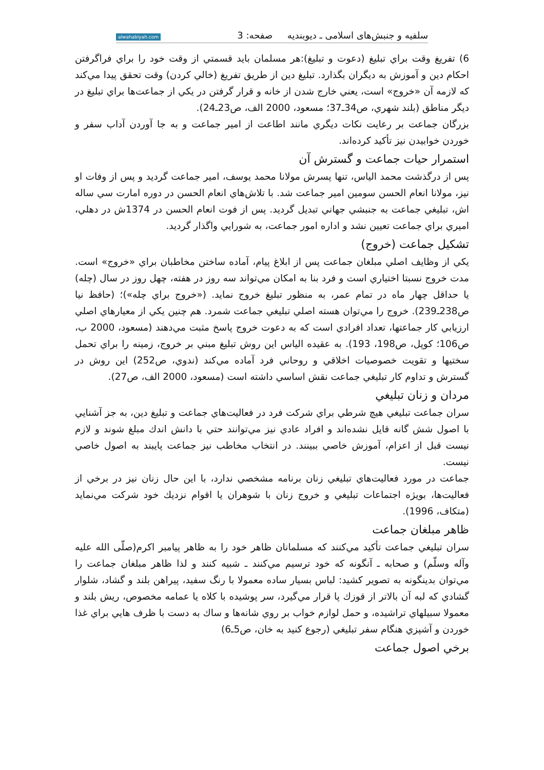سلفیه و جنبش‌های اسلامی ـ دیوبندیه صفحه: 3 alwahabiyah.com
6) تفريغ وقت براي تبليغ (دعوت و تبليغ):هر مسلمان بايد قسمتي از وقت خود را براي فراگرفتن احكام دين و آموزش به ديگران بگذارد. تبليغ دين از طريق تفريغ (خالي كردن) وقت تحقق پيدا مي‌كند كه لازمه آن «خروج» است، يعني خارج شدن از خانه و قرار گرفتن در يكي از جماعت‌ها براي تبليغ در ديگر مناطق (بلند شهري، ص34ـ37؛ مسعود، 2000 الف، ص23ـ24).
بزرگان جماعت بر رعايت نكات ديگري مانند اطاعت از امير جماعت و به جا آوردن آداب سفر و خوردن خوابيدن نيز تأكيد كرده‌اند.
استمرار حيات جماعت و گسترش آن
پس از درگذشت محمد الياس، تنها پسرش مولانا محمد يوسف، امير جماعت گرديد و پس از وفات او نيز، مولانا انعام الحسن سومين امير جماعت شد. با تلاش‌هاي انعام الحسن در دوره امارت سي ساله اش، تبليغي جماعت به جنبشي جهاني تبديل گرديد. پس از فوت انعام الحسن در 1374ش در دهلي، اميري براي جماعت تعيين نشد و اداره امور جماعت، به شورايي واگذار گرديد.
تشكيل جماعت (خروج)
يكي از وظايف اصلي مبلغان جماعت پس از ابلاغ پيام، آماده ساختن مخاطبان براي «خروج» است. مدت خروج نسبتا اختياري است و فرد بنا به امكان مي‌تواند سه روز در هفته، چهل روز در سال (چله) يا حداقل چهار ماه در تمام عمر، به منظور تبليغ خروج نمايد. («خروج براي چله»)؛ (حافظ نيا ص238ـ239). خروج را مي‌توان هسته اصلي تبليغي جماعت شمرد. هم چنين يكي از معيارهاي اصلي ارزيابي كار جماعتها، تعداد افرادي است كه به دعوت خروج پاسخ مثبت مي‌دهند (مسعود، 2000 ب، ص106؛ كوپل، ص198، 193). به عقيده الياس اين روش تبليغ مبني بر خروج، زمينه را براي تحمل سختيها و تقويت خصوصيات اخلاقي و روحاني فرد آماده مي‌كند (ندوي، ص252) اين روش در گسترش و تداوم كار تبليغي جماعت نقش اساسي داشته است (مسعود، 2000 الف، ص27).
مردان و زنان تبليغي
سران جماعت تبليغي هيچ شرطي براي شركت فرد در فعاليت‌هاي جماعت و تبليغ دين، به جز آشنايي با اصول شش گانه قايل نشده‌اند و افراد عادي نيز مي‌توانند حتي با دانش اندك مبلغ شوند و لازم نيست قبل از اعزام، آموزش خاصي ببينند. در انتخاب مخاطب نيز جماعت پايبند به اصول خاصي نيست.
جماعت در مورد فعاليت‌هاي تبليغي زنان برنامه مشخصي ندارد، با اين حال زنان نيز در برخي از فعاليت‌ها، بويژه اجتماعات تبليغي و خروج زنان با شوهران يا اقوام نزديك خود شركت مي‌نمايد (متكاف، 1996).
ظاهر مبلغان جماعت
سران تبليغي جماعت تأكيد مي‌كنند كه مسلمانان ظاهر خود را به ظاهر پيامبر اكرم(صلّی الله عليه وآله وسلّم) و صحابه ـ آنگونه كه خود ترسيم مي‌كنند ـ شبيه كنند و لذا ظاهر مبلغان جماعت را مي‌توان بدينگونه به تصوير كشيد: لباس بسيار ساده معمولا با رنگ سفيد، پيراهن بلند و گشاد، شلوار گشادي كه لبه آن بالاتر از قوزك پا قرار مي‌گيرد، سر پوشيده با كلاه يا عمامه مخصوص، ريش بلند و معمولا سبيلهاي تراشيده، و حمل لوازم خواب بر روي شانه‌ها و ساك به دست با ظرف هايي براي غذا خوردن و آشپزي هنگام سفر تبليغي (رجوع كنيد به خان، ص5ـ6)
برخي اصول جماعت